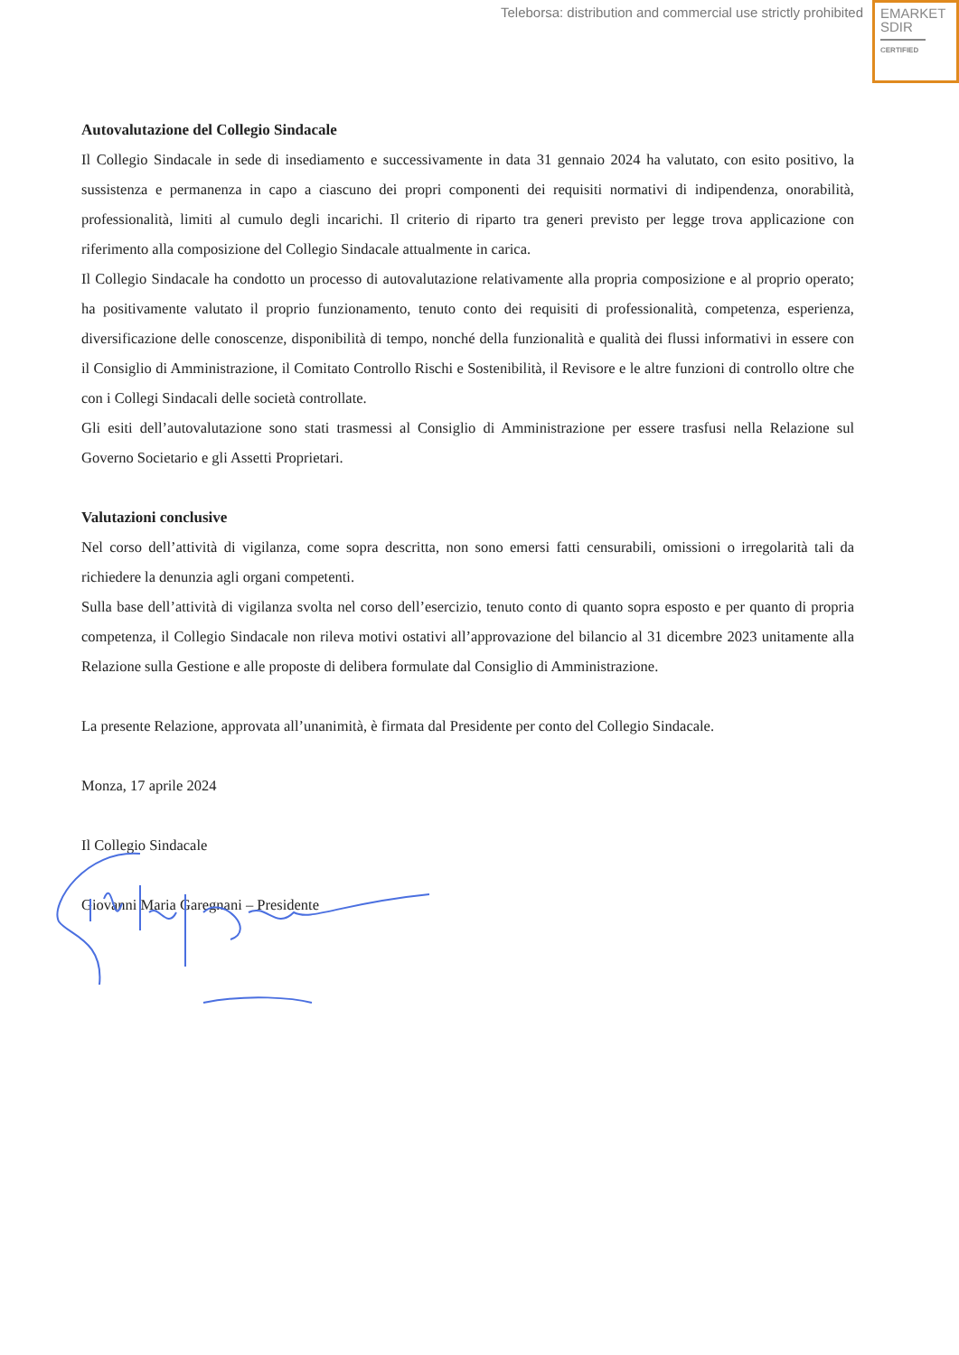Teleborsa: distribution and commercial use strictly prohibited
EMARKET
SDIR
CERTIFIED
Autovalutazione del Collegio Sindacale
Il Collegio Sindacale in sede di insediamento e successivamente in data 31 gennaio 2024 ha valutato, con esito positivo, la sussistenza e permanenza in capo a ciascuno dei propri componenti dei requisiti normativi di indipendenza, onorabilità, professionalità, limiti al cumulo degli incarichi. Il criterio di riparto tra generi previsto per legge trova applicazione con riferimento alla composizione del Collegio Sindacale attualmente in carica.
Il Collegio Sindacale ha condotto un processo di autovalutazione relativamente alla propria composizione e al proprio operato; ha positivamente valutato il proprio funzionamento, tenuto conto dei requisiti di professionalità, competenza, esperienza, diversificazione delle conoscenze, disponibilità di tempo, nonché della funzionalità e qualità dei flussi informativi in essere con il Consiglio di Amministrazione, il Comitato Controllo Rischi e Sostenibilità, il Revisore e le altre funzioni di controllo oltre che con i Collegi Sindacali delle società controllate.
Gli esiti dell’autovalutazione sono stati trasmessi al Consiglio di Amministrazione per essere trasfusi nella Relazione sul Governo Societario e gli Assetti Proprietari.
Valutazioni conclusive
Nel corso dell’attività di vigilanza, come sopra descritta, non sono emersi fatti censurabili, omissioni o irregolarità tali da richiedere la denunzia agli organi competenti.
Sulla base dell’attività di vigilanza svolta nel corso dell’esercizio, tenuto conto di quanto sopra esposto e per quanto di propria competenza, il Collegio Sindacale non rileva motivi ostativi all’approvazione del bilancio al 31 dicembre 2023 unitamente alla Relazione sulla Gestione e alle proposte di delibera formulate dal Consiglio di Amministrazione.
La presente Relazione, approvata all’unanimità, è firmata dal Presidente per conto del Collegio Sindacale.
Monza, 17 aprile 2024
Il Collegio Sindacale
Giovanni Maria Garegnani – Presidente